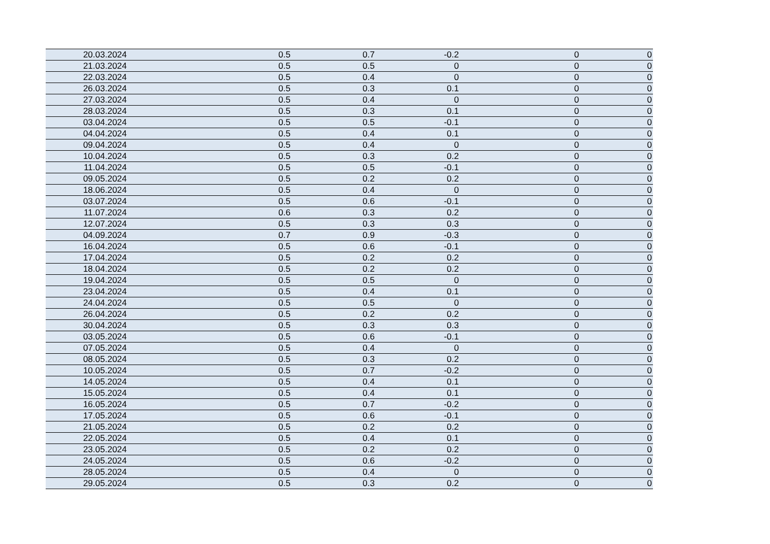| 20.03.2024 | 0.5 | 0.7 | -0.2 | 0 | 0 |
| 21.03.2024 | 0.5 | 0.5 | 0 | 0 | 0 |
| 22.03.2024 | 0.5 | 0.4 | 0 | 0 | 0 |
| 26.03.2024 | 0.5 | 0.3 | 0.1 | 0 | 0 |
| 27.03.2024 | 0.5 | 0.4 | 0 | 0 | 0 |
| 28.03.2024 | 0.5 | 0.3 | 0.1 | 0 | 0 |
| 03.04.2024 | 0.5 | 0.5 | -0.1 | 0 | 0 |
| 04.04.2024 | 0.5 | 0.4 | 0.1 | 0 | 0 |
| 09.04.2024 | 0.5 | 0.4 | 0 | 0 | 0 |
| 10.04.2024 | 0.5 | 0.3 | 0.2 | 0 | 0 |
| 11.04.2024 | 0.5 | 0.5 | -0.1 | 0 | 0 |
| 09.05.2024 | 0.5 | 0.2 | 0.2 | 0 | 0 |
| 18.06.2024 | 0.5 | 0.4 | 0 | 0 | 0 |
| 03.07.2024 | 0.5 | 0.6 | -0.1 | 0 | 0 |
| 11.07.2024 | 0.6 | 0.3 | 0.2 | 0 | 0 |
| 12.07.2024 | 0.5 | 0.3 | 0.3 | 0 | 0 |
| 04.09.2024 | 0.7 | 0.9 | -0.3 | 0 | 0 |
| 16.04.2024 | 0.5 | 0.6 | -0.1 | 0 | 0 |
| 17.04.2024 | 0.5 | 0.2 | 0.2 | 0 | 0 |
| 18.04.2024 | 0.5 | 0.2 | 0.2 | 0 | 0 |
| 19.04.2024 | 0.5 | 0.5 | 0 | 0 | 0 |
| 23.04.2024 | 0.5 | 0.4 | 0.1 | 0 | 0 |
| 24.04.2024 | 0.5 | 0.5 | 0 | 0 | 0 |
| 26.04.2024 | 0.5 | 0.2 | 0.2 | 0 | 0 |
| 30.04.2024 | 0.5 | 0.3 | 0.3 | 0 | 0 |
| 03.05.2024 | 0.5 | 0.6 | -0.1 | 0 | 0 |
| 07.05.2024 | 0.5 | 0.4 | 0 | 0 | 0 |
| 08.05.2024 | 0.5 | 0.3 | 0.2 | 0 | 0 |
| 10.05.2024 | 0.5 | 0.7 | -0.2 | 0 | 0 |
| 14.05.2024 | 0.5 | 0.4 | 0.1 | 0 | 0 |
| 15.05.2024 | 0.5 | 0.4 | 0.1 | 0 | 0 |
| 16.05.2024 | 0.5 | 0.7 | -0.2 | 0 | 0 |
| 17.05.2024 | 0.5 | 0.6 | -0.1 | 0 | 0 |
| 21.05.2024 | 0.5 | 0.2 | 0.2 | 0 | 0 |
| 22.05.2024 | 0.5 | 0.4 | 0.1 | 0 | 0 |
| 23.05.2024 | 0.5 | 0.2 | 0.2 | 0 | 0 |
| 24.05.2024 | 0.5 | 0.6 | -0.2 | 0 | 0 |
| 28.05.2024 | 0.5 | 0.4 | 0 | 0 | 0 |
| 29.05.2024 | 0.5 | 0.3 | 0.2 | 0 | 0 |